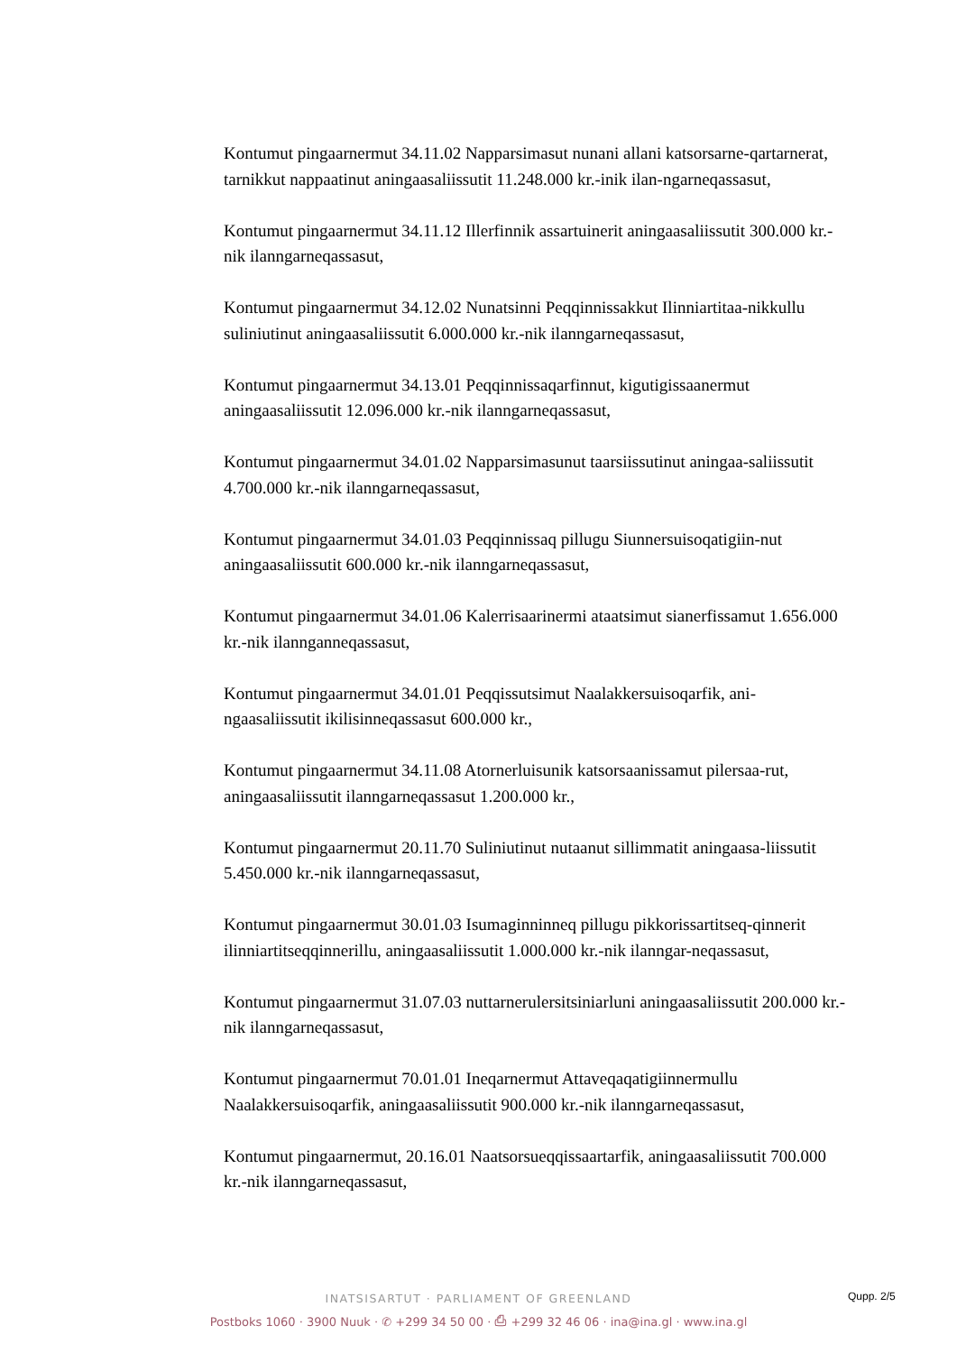Kontumut pingaarnermut 34.11.02 Napparsimasut nunani allani katsorsarne-qartarnerat, tarnikkut nappaatinut aningaasaliissutit 11.248.000 kr.-inik ilan-ngarneqassasut,
Kontumut pingaarnermut 34.11.12 Illerfinnik assartuinerit aningaasaliissutit 300.000 kr.-nik ilanngarneqassasut,
Kontumut pingaarnermut 34.12.02 Nunatsinni Peqqinnissakkut Ilinniartitaa-nikkullu suliniutinut aningaasaliissutit 6.000.000 kr.-nik ilanngarneqassasut,
Kontumut pingaarnermut 34.13.01 Peqqinnissaqarfinnut, kigutigissaanermut aningaasaliissutit 12.096.000 kr.-nik ilanngarneqassasut,
Kontumut pingaarnermut 34.01.02 Napparsimasunut taarsiissutinut aningaa-saliissutit 4.700.000 kr.-nik ilanngarneqassasut,
Kontumut pingaarnermut 34.01.03 Peqqinnissaq pillugu Siunnersuisoqatigiin-nut aningaasaliissutit 600.000 kr.-nik ilanngarneqassasut,
Kontumut pingaarnermut 34.01.06 Kalerrisaarinermi ataatsimut sianerfissamut 1.656.000 kr.-nik ilannganneqassasut,
Kontumut pingaarnermut 34.01.01 Peqqissutsimut Naalakkersuisoqarfik, ani-ngaasaliissutit ikilisinneqassasut 600.000 kr.,
Kontumut pingaarnermut 34.11.08 Atornerluisunik katsorsaanissamut pilersaa-rut, aningaasaliissutit ilanngarneqassasut 1.200.000 kr.,
Kontumut pingaarnermut 20.11.70 Suliniutinut nutaanut sillimmatit aningaasa-liissutit 5.450.000 kr.-nik ilanngarneqassasut,
Kontumut pingaarnermut 30.01.03 Isumaginninneq pillugu pikkorissartitseq-qinnerit ilinniartitseqqinnerillu, aningaasaliissutit 1.000.000 kr.-nik ilanngar-neqassasut,
Kontumut pingaarnermut 31.07.03 nuttarnerulersitsiniarluni aningaasaliissutit 200.000 kr.-nik ilanngarneqassasut,
Kontumut pingaarnermut 70.01.01 Ineqarnermut Attaveqaqatigiinnermullu Naalakkersuisoqarfik, aningaasaliissutit 900.000 kr.-nik ilanngarneqassasut,
Kontumut pingaarnermut, 20.16.01 Naatsorsueqqissaartarfik, aningaasaliissutit 700.000 kr.-nik ilanngarneqassasut,
Qupp. 2/5
INATSISARTUT · PARLIAMENT OF GREENLAND
Postboks 1060 · 3900 Nuuk · ✆ +299 34 50 00 · ⎙ +299 32 46 06 · ina@ina.gl · www.ina.gl